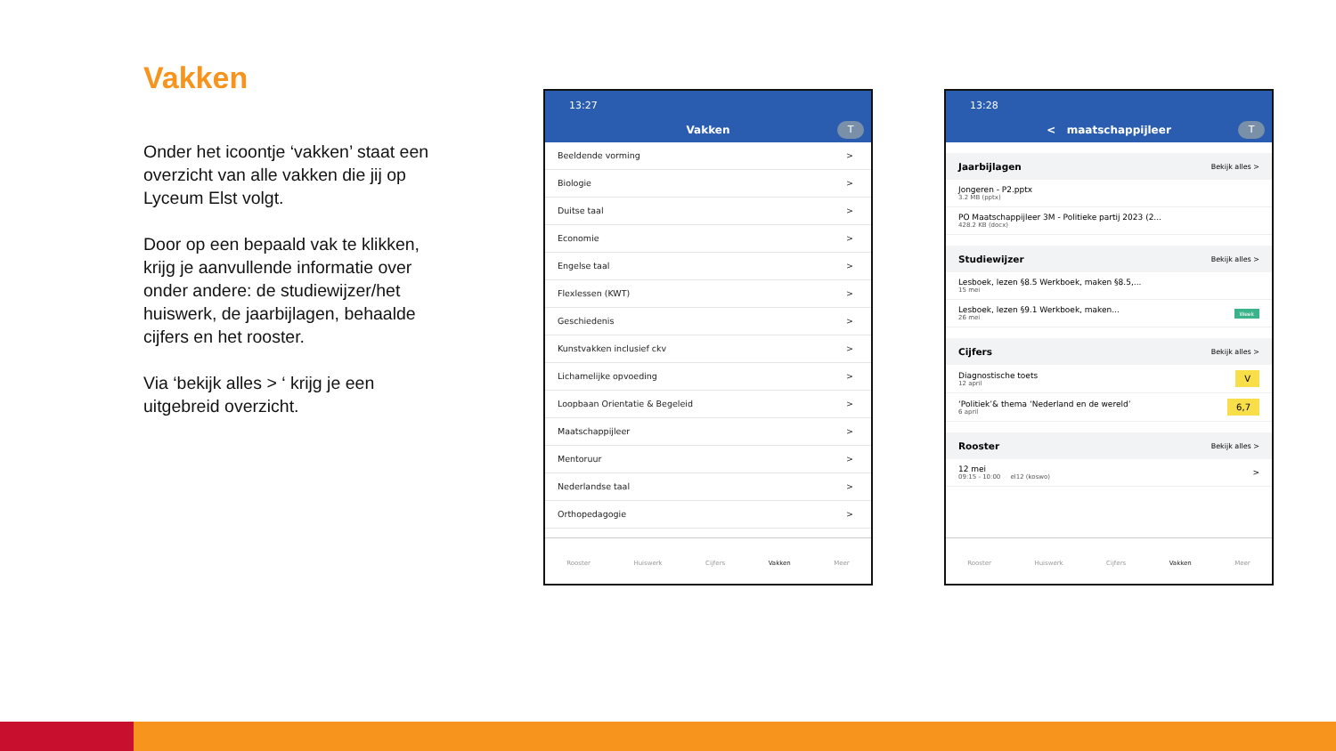Vakken
Onder het icoontje ‘vakken’ staat een overzicht van alle vakken die jij op Lyceum Elst volgt.
Door op een bepaald vak te klikken, krijg je aanvullende informatie over onder andere: de studiewijzer/het huiswerk, de jaarbijlagen, behaalde cijfers en het rooster.
Via ‘bekijk alles > ‘ krijg je een uitgebreid overzicht.
13:27
Vakken T
Beeldende vorming >
Biologie >
Duitse taal >
Economie >
Engelse taal >
Flexlessen (KWT) >
Geschiedenis >
Kunstvakken inclusief ckv >
Lichamelijke opvoeding >
Loopbaan Orientatie & Begeleid >
Maatschappijleer >
Mentoruur >
Nederlandse taal >
Orthopedagogie >
Rooster Huiswerk Cijfers Vakken Meer
13:28
< maatschappijleer T
Jaarbijlagen Bekijk alles >
Jongeren - P2.pptx
3.2 MB (pptx)
PO Maatschappijleer 3M - Politieke partij 2023 (2...
428.2 KB (docx)
Studiewijzer Bekijk alles >
Lesboek, lezen §8.5 Werkboek, maken §8.5,...
15 mei
Lesboek, lezen §9.1 Werkboek, maken...
26 mei
Week
Cijfers Bekijk alles >
Diagnostische toets
12 april
V
‘Politiek’& thema ‘Nederland en de wereld’
6 april
6,7
Rooster Bekijk alles >
12 mei
09:15 - 10:00 el12 (koswo)
>
Rooster Huiswerk Cijfers Vakken Meer